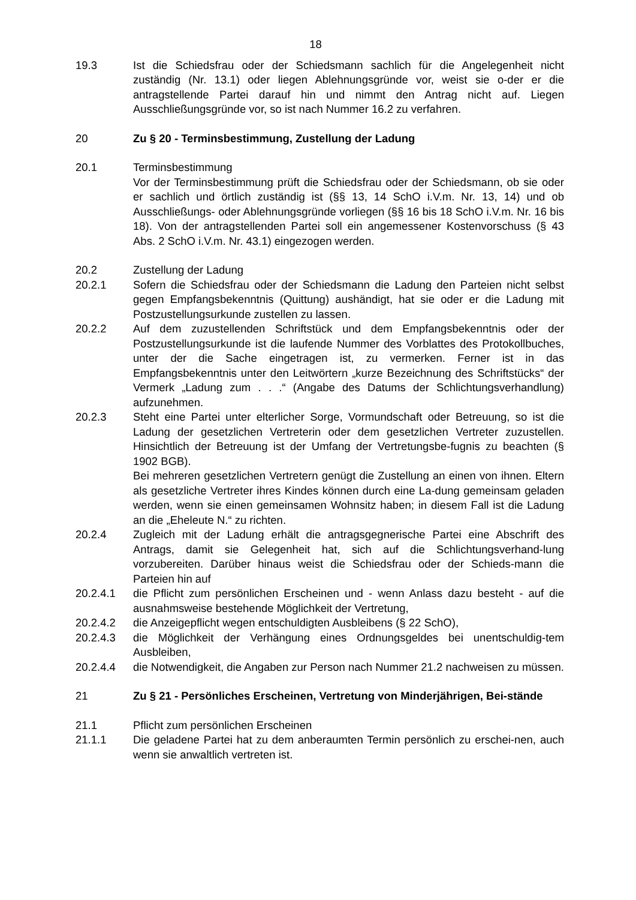18
19.3 Ist die Schiedsfrau oder der Schiedsmann sachlich für die Angelegenheit nicht zuständig (Nr. 13.1) oder liegen Ablehnungsgründe vor, weist sie o-der er die antragstellende Partei darauf hin und nimmt den Antrag nicht auf. Liegen Ausschließungsgründe vor, so ist nach Nummer 16.2 zu verfahren.
20 Zu § 20 - Terminsbestimmung, Zustellung der Ladung
20.1 Terminsbestimmung
Vor der Terminsbestimmung prüft die Schiedsfrau oder der Schiedsmann, ob sie oder er sachlich und örtlich zuständig ist (§§ 13, 14 SchO i.V.m. Nr. 13, 14) und ob Ausschließungs- oder Ablehnungsgründe vorliegen (§§ 16 bis 18 SchO i.V.m. Nr. 16 bis 18). Von der antragstellenden Partei soll ein angemessener Kostenvorschuss (§ 43 Abs. 2 SchO i.V.m. Nr. 43.1) eingezogen werden.
20.2 Zustellung der Ladung
20.2.1 Sofern die Schiedsfrau oder der Schiedsmann die Ladung den Parteien nicht selbst gegen Empfangsbekenntnis (Quittung) aushändigt, hat sie oder er die Ladung mit Postzustellungsurkunde zustellen zu lassen.
20.2.2 Auf dem zuzustellenden Schriftstück und dem Empfangsbekenntnis oder der Postzustellungsurkunde ist die laufende Nummer des Vorblattes des Protokollbuches, unter der die Sache eingetragen ist, zu vermerken. Ferner ist in das Empfangsbekenntnis unter den Leitwörtern „kurze Bezeichnung des Schriftstücks“ der Vermerk „Ladung zum . . .“ (Angabe des Datums der Schlichtungsverhandlung) aufzunehmen.
20.2.3 Steht eine Partei unter elterlicher Sorge, Vormundschaft oder Betreuung, so ist die Ladung der gesetzlichen Vertreterin oder dem gesetzlichen Vertreter zuzustellen. Hinsichtlich der Betreuung ist der Umfang der Vertretungsbe-fugnis zu beachten (§ 1902 BGB).
Bei mehreren gesetzlichen Vertretern genügt die Zustellung an einen von ihnen. Eltern als gesetzliche Vertreter ihres Kindes können durch eine La-dung gemeinsam geladen werden, wenn sie einen gemeinsamen Wohnsitz haben; in diesem Fall ist die Ladung an die „Eheleute N.“ zu richten.
20.2.4 Zugleich mit der Ladung erhält die antragsgegnerische Partei eine Abschrift des Antrags, damit sie Gelegenheit hat, sich auf die Schlichtungsverhand-lung vorzubereiten. Darüber hinaus weist die Schiedsfrau oder der Schieds-mann die Parteien hin auf
20.2.4.1 die Pflicht zum persönlichen Erscheinen und - wenn Anlass dazu besteht - auf die ausnahmsweise bestehende Möglichkeit der Vertretung,
20.2.4.2 die Anzeigepflicht wegen entschuldigten Ausbleibens (§ 22 SchO),
20.2.4.3 die Möglichkeit der Verhängung eines Ordnungsgeldes bei unentschuldig-tem Ausbleiben,
20.2.4.4 die Notwendigkeit, die Angaben zur Person nach Nummer 21.2 nachweisen zu müssen.
21 Zu § 21 - Persönliches Erscheinen, Vertretung von Minderjährigen, Bei-stände
21.1 Pflicht zum persönlichen Erscheinen
21.1.1 Die geladene Partei hat zu dem anberaumten Termin persönlich zu erschei-nen, auch wenn sie anwaltlich vertreten ist.